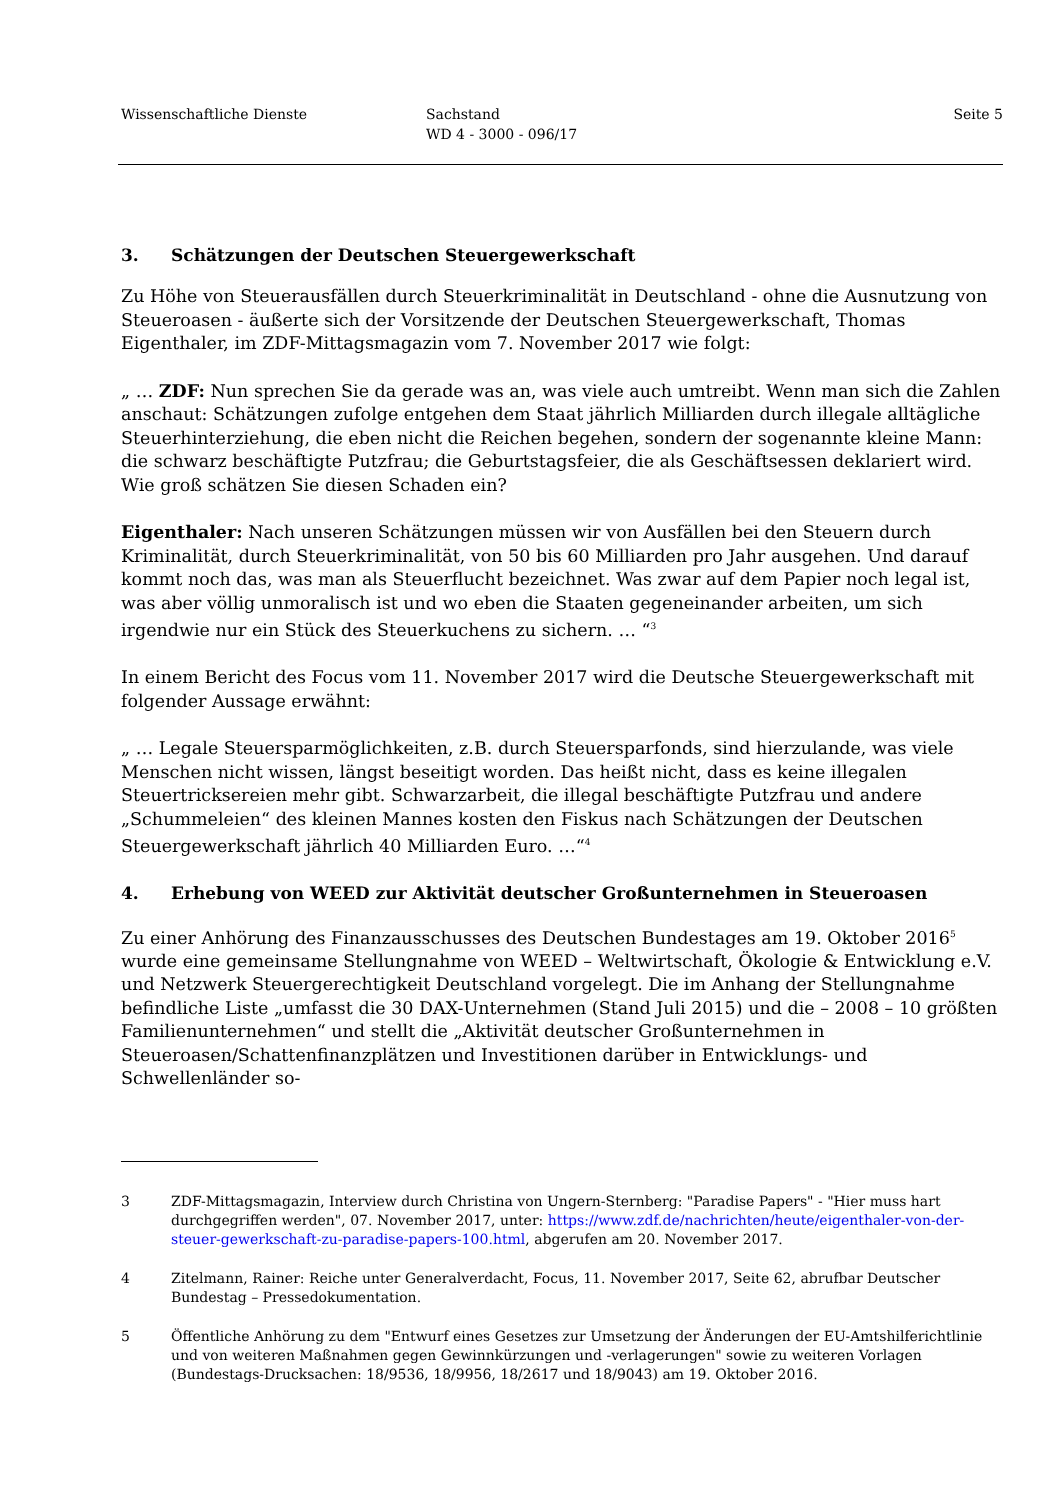Wissenschaftliche Dienste Sachstand
WD 4 - 3000 - 096/17
Seite 5
3. Schätzungen der Deutschen Steuergewerkschaft
Zu Höhe von Steuerausfällen durch Steuerkriminalität in Deutschland - ohne die Ausnutzung von Steueroasen - äußerte sich der Vorsitzende der Deutschen Steuergewerkschaft, Thomas Eigenthaler, im ZDF-Mittagsmagazin vom 7. November 2017 wie folgt:
„ … ZDF: Nun sprechen Sie da gerade was an, was viele auch umtreibt. Wenn man sich die Zahlen anschaut: Schätzungen zufolge entgehen dem Staat jährlich Milliarden durch illegale alltägliche Steuerhinterziehung, die eben nicht die Reichen begehen, sondern der sogenannte kleine Mann: die schwarz beschäftigte Putzfrau; die Geburtstagsfeier, die als Geschäftsessen deklariert wird. Wie groß schätzen Sie diesen Schaden ein?
Eigenthaler: Nach unseren Schätzungen müssen wir von Ausfällen bei den Steuern durch Kriminalität, durch Steuerkriminalität, von 50 bis 60 Milliarden pro Jahr ausgehen. Und darauf kommt noch das, was man als Steuerflucht bezeichnet. Was zwar auf dem Papier noch legal ist, was aber völlig unmoralisch ist und wo eben die Staaten gegeneinander arbeiten, um sich irgendwie nur ein Stück des Steuerkuchens zu sichern. … “<sup>3</sup>
In einem Bericht des Focus vom 11. November 2017 wird die Deutsche Steuergewerkschaft mit folgender Aussage erwähnt:
„ … Legale Steuersparmöglichkeiten, z.B. durch Steuersparfonds, sind hierzulande, was viele Menschen nicht wissen, längst beseitigt worden. Das heißt nicht, dass es keine illegalen Steuertricksereien mehr gibt. Schwarzarbeit, die illegal beschäftigte Putzfrau und andere „Schummeleien“ des kleinen Mannes kosten den Fiskus nach Schätzungen der Deutschen Steuergewerkschaft jährlich 40 Milliarden Euro. …“<sup>4</sup>
4. Erhebung von WEED zur Aktivität deutscher Großunternehmen in Steueroasen
Zu einer Anhörung des Finanzausschusses des Deutschen Bundestages am 19. Oktober 2016<sup>5</sup> wurde eine gemeinsame Stellungnahme von WEED – Weltwirtschaft, Ökologie & Entwicklung e.V. und Netzwerk Steuergerechtigkeit Deutschland vorgelegt. Die im Anhang der Stellungnahme befindliche Liste „umfasst die 30 DAX-Unternehmen (Stand Juli 2015) und die – 2008 – 10 größten Familienunternehmen“ und stellt die „Aktivität deutscher Großunternehmen in Steueroasen/Schattenfinanzplätzen und Investitionen darüber in Entwicklungs- und Schwellenländer so-
3 ZDF-Mittagsmagazin, Interview durch Christina von Ungern-Sternberg: "Paradise Papers" - "Hier muss hart durchgegriffen werden", 07. November 2017, unter: https://www.zdf.de/nachrichten/heute/eigenthaler-von-der-steuer-gewerkschaft-zu-paradise-papers-100.html, abgerufen am 20. November 2017.
4 Zitelmann, Rainer: Reiche unter Generalverdacht, Focus, 11. November 2017, Seite 62, abrufbar Deutscher Bundestag – Pressedokumentation.
5 Öffentliche Anhörung zu dem "Entwurf eines Gesetzes zur Umsetzung der Änderungen der EU-Amtshilferichtlinie und von weiteren Maßnahmen gegen Gewinnkürzungen und -verlagerungen" sowie zu weiteren Vorlagen (Bundestags-Drucksachen: 18/9536, 18/9956, 18/2617 und 18/9043) am 19. Oktober 2016.